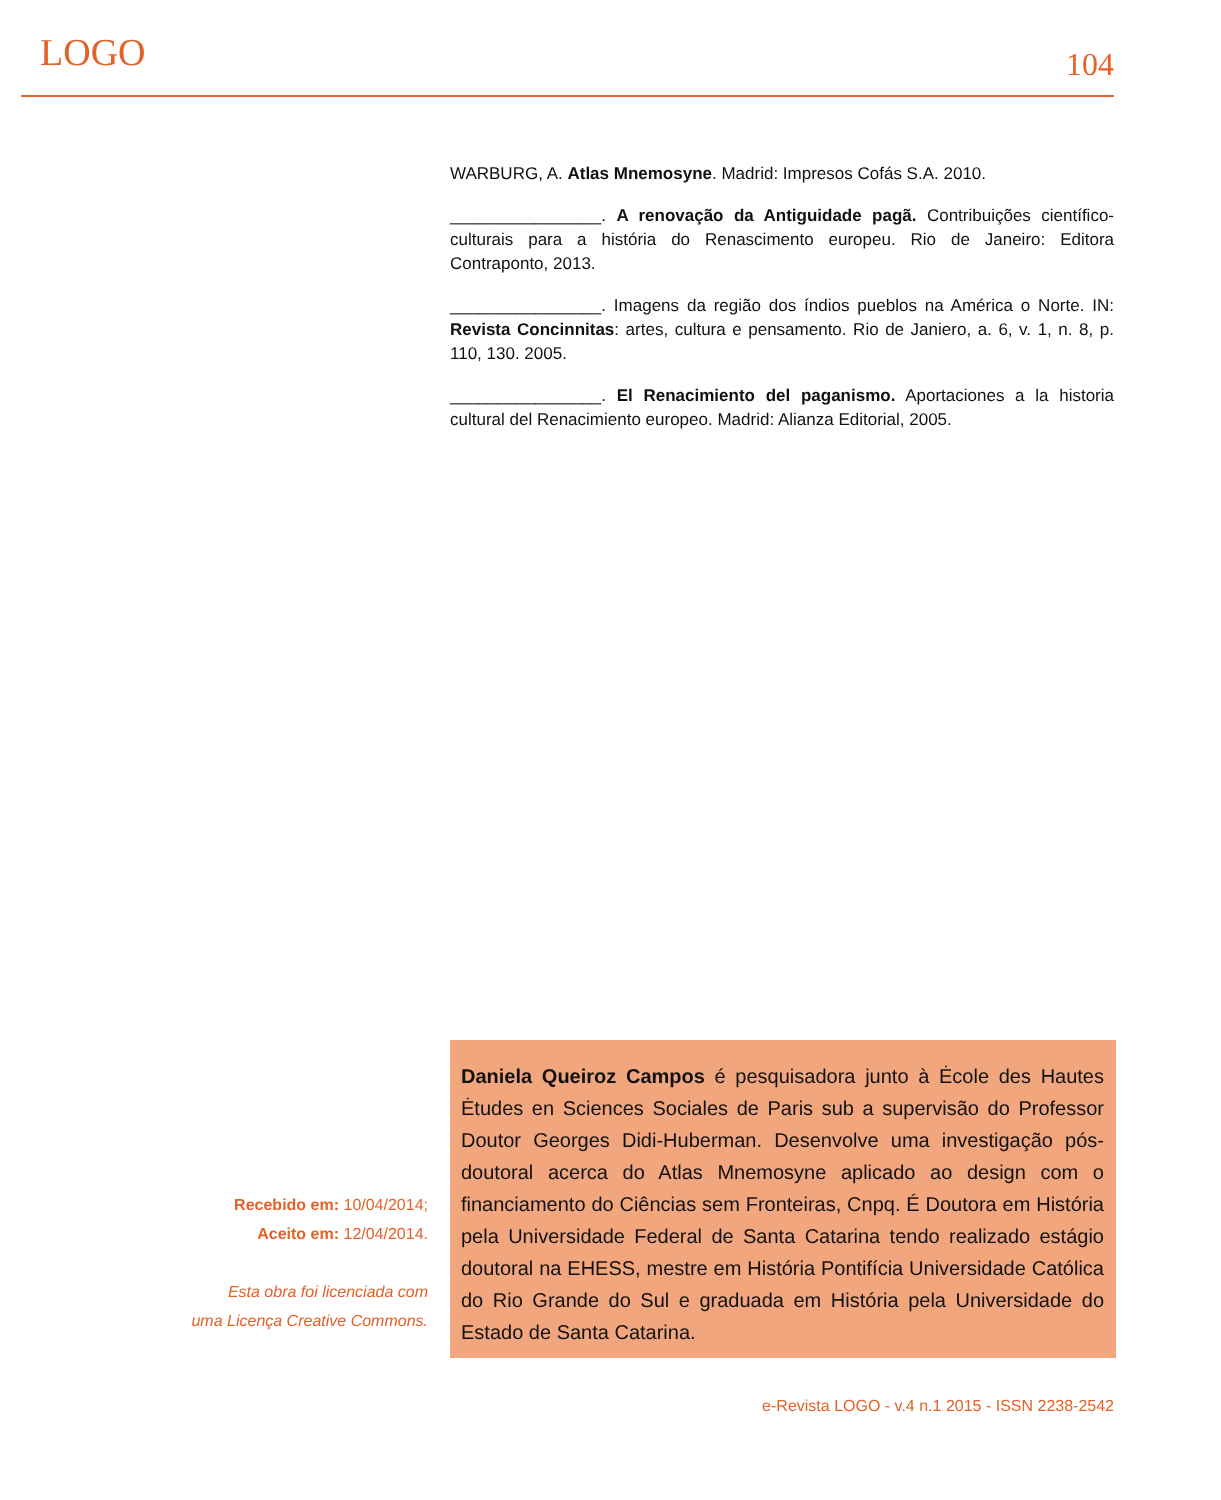LOGO
104
WARBURG, A. Atlas Mnemosyne. Madrid: Impresos Cofás S.A. 2010.
________________. A renovação da Antiguidade pagã. Contribuições científico-culturais para a história do Renascimento europeu. Rio de Janeiro: Editora Contraponto, 2013.
________________. Imagens da região dos índios pueblos na América o Norte. IN: Revista Concinnitas: artes, cultura e pensamento. Rio de Janiero, a. 6, v. 1, n. 8, p. 110, 130. 2005.
________________. El Renacimiento del paganismo. Aportaciones a la historia cultural del Renacimiento europeo. Madrid: Alianza Editorial, 2005.
Recebido em: 10/04/2014;
Aceito em: 12/04/2014.
Esta obra foi licenciada com
uma Licença Creative Commons.
Daniela Queiroz Campos é pesquisadora junto à Ėcole des Hautes Ėtudes en Sciences Sociales de Paris sub a supervisão do Professor Doutor Georges Didi-Huberman. Desenvolve uma investigação pós-doutoral acerca do Atlas Mnemosyne aplicado ao design com o financiamento do Ciências sem Fronteiras, Cnpq. É Doutora em História pela Universidade Federal de Santa Catarina tendo realizado estágio doutoral na EHESS, mestre em História Pontifícia Universidade Católica do Rio Grande do Sul e graduada em História pela Universidade do Estado de Santa Catarina.
e-Revista LOGO - v.4 n.1 2015 - ISSN 2238-2542